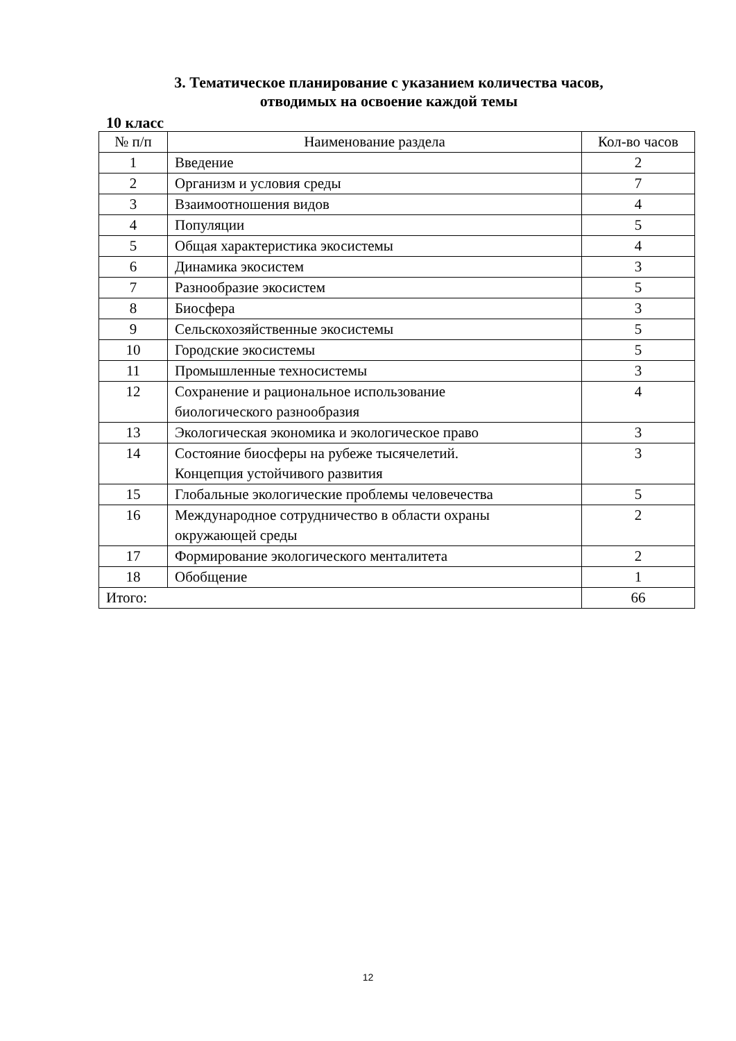3. Тематическое планирование с указанием количества часов,
отводимых на освоение каждой темы
10 класс
| № п/п | Наименование раздела | Кол-во часов |
| --- | --- | --- |
| 1 | Введение | 2 |
| 2 | Организм и условия среды | 7 |
| 3 | Взаимоотношения видов | 4 |
| 4 | Популяции | 5 |
| 5 | Общая характеристика экосистемы | 4 |
| 6 | Динамика экосистем | 3 |
| 7 | Разнообразие экосистем | 5 |
| 8 | Биосфера | 3 |
| 9 | Сельскохозяйственные экосистемы | 5 |
| 10 | Городские экосистемы | 5 |
| 11 | Промышленные техносистемы | 3 |
| 12 | Сохранение и рациональное использование биологического разнообразия | 4 |
| 13 | Экологическая экономика и экологическое право | 3 |
| 14 | Состояние биосферы на рубеже тысячелетий. Концепция устойчивого развития | 3 |
| 15 | Глобальные экологические проблемы человечества | 5 |
| 16 | Международное сотрудничество в области охраны окружающей среды | 2 |
| 17 | Формирование экологического менталитета | 2 |
| 18 | Обобщение | 1 |
| Итого: | | 66 |
12